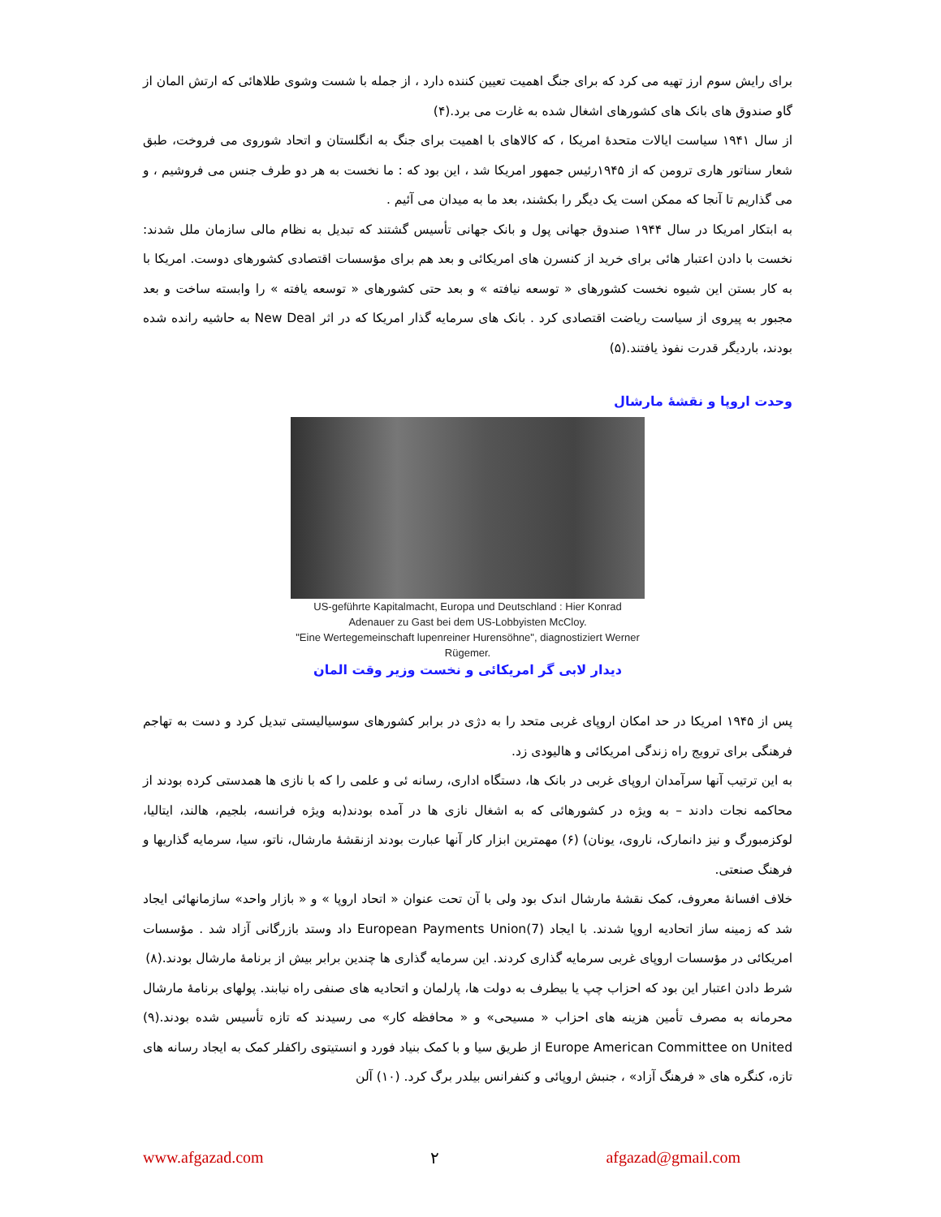برای رایش سوم ارز تهیه می کرد که برای جنگ اهمیت تعیین کننده دارد ، از جمله با شست وشوی طلاهائی که ارتش المان از گاو صندوق های بانک های کشورهای اشغال شده به غارت می برد.(۴)
از سال ۱۹۴۱ سیاست ایالات متحدۀ امریکا ، که کالاهای با اهمیت برای جنگ به انگلستان و اتحاد شوروی می فروخت، طبق شعار سناتور هاری ترومن که از ۱۹۴۵رئیس جمهور امریکا شد ، این بود که : ما نخست به هر دو طرف جنس می فروشیم ، و می گذاریم تا آنجا که ممکن است یک دیگر را بکشند، بعد ما به میدان می آئیم .
به ابتکار امریکا در سال ۱۹۴۴ صندوق جهانی پول و بانک جهانی تأسیس گشتند که تبدیل به نظام مالی سازمان ملل شدند: نخست با دادن اعتبار هائی برای خرید از کنسرن های امریکائی و بعد هم برای مؤسسات اقتصادی کشورهای دوست. امریکا با به کار بستن این شیوه نخست کشورهای « توسعه نیافته » و بعد حتی کشورهای « توسعه یافته » را وابسته ساخت و بعد مجبور به پیروی از سیاست ریاضت اقتصادی کرد . بانک های سرمایه گذار امریکا که در اثر New Deal به حاشیه رانده شده بودند، باردیگر قدرت نفوذ یافتند.(۵)
وحدت اروپا و نقشۀ مارشال
US-geführte Kapitalmacht, Europa und Deutschland : Hier Konrad Adenauer zu Gast bei dem US-Lobbyisten McCloy.
"Eine Wertegemeinschaft lupenreiner Hurensöhne", diagnostiziert Werner Rügemer.
دیدار لابی گر امریکائی و نخست وزیر وقت المان
پس از ۱۹۴۵ امریکا در حد امکان اروپای غربی متحد را به دژی در برابر کشورهای سوسیالیستی تبدیل کرد و دست به تهاجم فرهنگی برای ترویج راه زندگی امریکائی و هالیودی زد.
به این ترتیب آنها سرآمدان اروپای غربی در بانک ها، دستگاه اداری، رسانه ئی و علمی را که با نازی ها همدستی کرده بودند از محاکمه نجات دادند – به ویژه در کشورهائی که به اشغال نازی ها در آمده بودند(به ویژه فرانسه، بلجیم، هالند، ایتالیا، لوکزمبورگ و نیز دانمارک، ناروی، یونان) (۶) مهمترین ابزار کار آنها عبارت بودند ازنقشۀ مارشال، ناتو، سیا، سرمایه گذاریها و فرهنگ صنعتی.
خلاف افسانۀ معروف، کمک نقشۀ مارشال اندک بود ولی با آن تحت عنوان « اتحاد اروپا » و « بازار واحد» سازمانهائی ایجاد شد که زمینه ساز اتحادیه اروپا شدند. با ایجاد European Payments Union(7) داد وستد بازرگانی آزاد شد . مؤسسات امریکائی در مؤسسات اروپای غربی سرمایه گذاری کردند. این سرمایه گذاری ها چندین برابر بیش از برنامۀ مارشال بودند.(۸)
شرط دادن اعتبار این بود که احزاب چپ یا بیطرف به دولت ها، پارلمان و اتحادیه های صنفی راه نیابند. پولهای برنامۀ مارشال محرمانه به مصرف تأمین هزینه های احزاب « مسیحی» و « محافظه کار» می رسیدند که تازه تأسیس شده بودند.(۹) Europe American Committee on United از طریق سیا و با کمک بنیاد فورد و انستیتوی راکفلر کمک به ایجاد رسانه های تازه، کنگره های « فرهنگ آزاد» ، جنبش اروپائی و کنفرانس بیلدر برگ کرد. (۱۰) آلن
www.afgazad.com ۲ afgazad@gmail.com